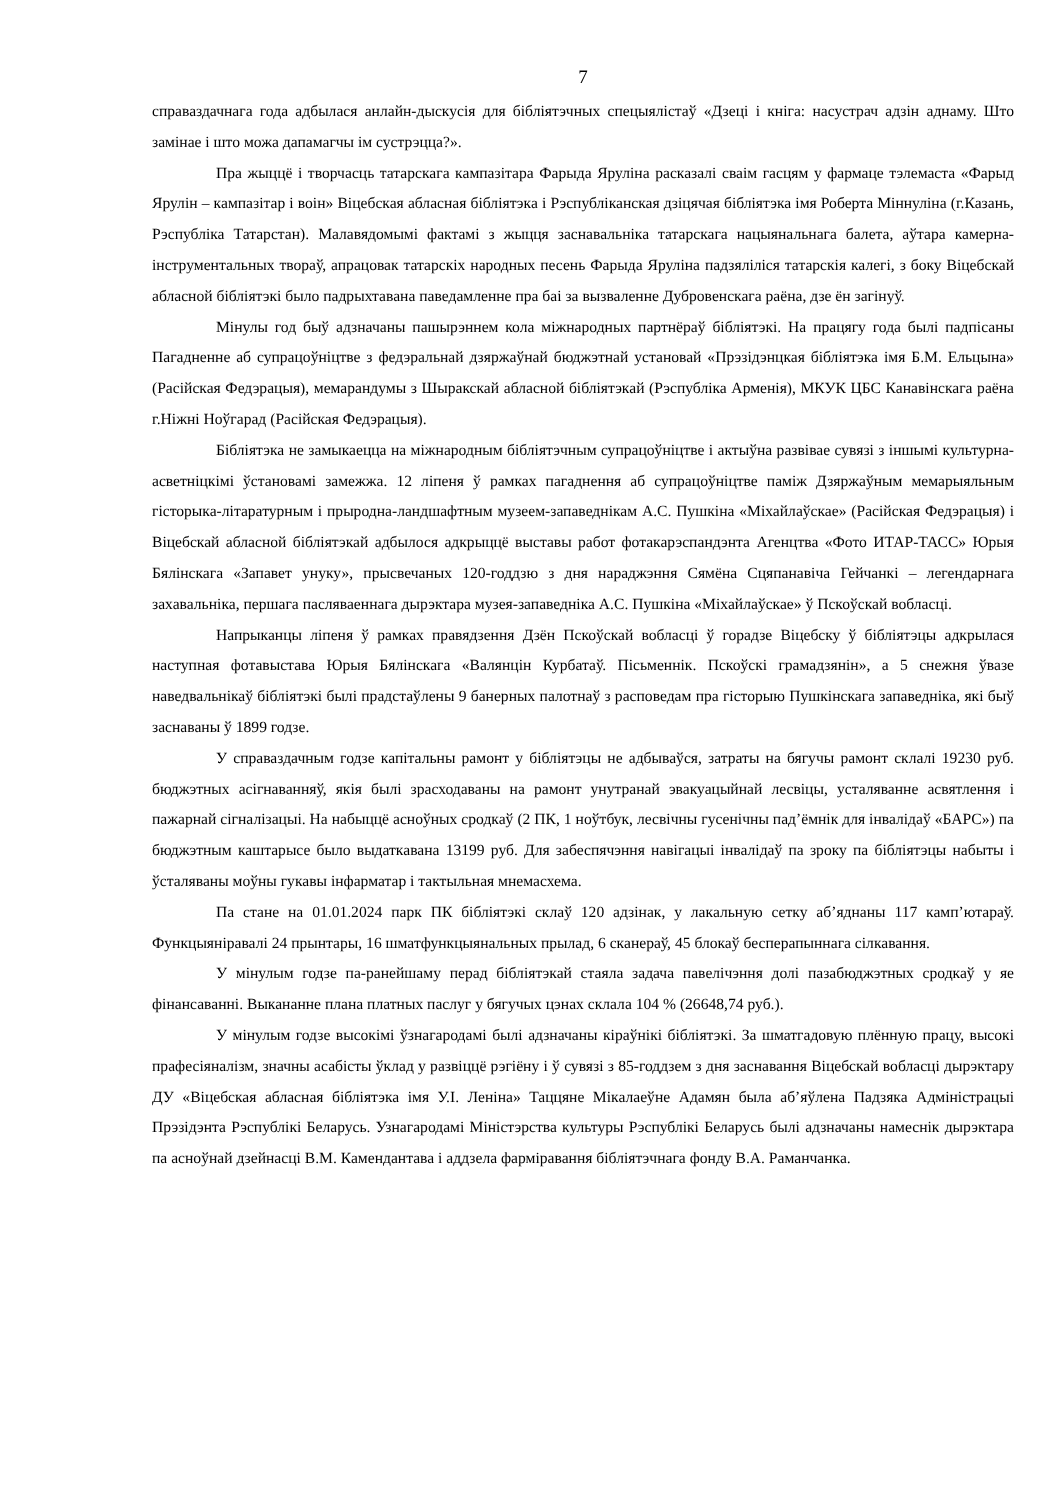7
справаздачнага года адбылася анлайн-дыскусія для бібліятэчных спецыялістаў «Дзеці і кніга: насустрач адзін аднаму. Што замінае і што можа дапамагчы ім сустрэцца?».
Пра жыццё і творчасць татарскага кампазітара Фарыда Яруліна расказалі сваім гасцям у фармаце тэлемаста «Фарыд Ярулін – кампазітар і воін» Віцебская абласная бібліятэка і Рэспубліканская дзіцячая бібліятэка імя Роберта Міннуліна (г.Казань, Рэспубліка Татарстан). Малавядомымі фактамі з жыцця заснавальніка татарскага нацыянальнага балета, аўтара камерна-інструментальных твораў, апрацовак татарскіх народных песень Фарыда Яруліна падзяліліся татарскія калегі, з боку Віцебскай абласной бібліятэкі было падрыхтавана паведамленне пра баі за вызваленне Дубровенскага раёна, дзе ён загінуў.
Мінулы год быў адзначаны пашырэннем кола міжнародных партнёраў бібліятэкі. На працягу года былі падпісаны Пагадненне аб супрацоўніцтве з федэральнай дзяржаўнай бюджэтнай установай «Прэзідэнцкая бібліятэка імя Б.М. Ельцына» (Расійская Федэрацыя), мемарандумы з Шыракскай абласной бібліятэкай (Рэспубліка Арменія), МКУК ЦБС Канавінскага раёна г.Ніжні Ноўгарад (Расійская Федэрацыя).
Бібліятэка не замыкаецца на міжнародным бібліятэчным супрацоўніцтве і актыўна развівае сувязі з іншымі культурна-асветніцкімі ўстановамі замежжа. 12 ліпеня ў рамках пагаднення аб супрацоўніцтве паміж Дзяржаўным мемарыяльным гісторыка-літаратурным і прыродна-ландшафтным музеем-запаведнікам А.С. Пушкіна «Міхайлаўскае» (Расійская Федэрацыя) і Віцебскай абласной бібліятэкай адбылося адкрыццё выставы работ фотакарэспандэнта Агенцтва «Фото ИТАР-ТАСС» Юрыя Бялінскага «Запавет унуку», прысвечаных 120-годдзю з дня нараджэння Сямёна Сцяпанавіча Гейчанкі – легендарнага захавальніка, першага пасляваеннага дырэктара музея-запаведніка А.С. Пушкіна «Міхайлаўскае» ў Пскоўскай вобласці.
Напрыканцы ліпеня ў рамках правядзення Дзён Пскоўскай вобласці ў горадзе Віцебску ў бібліятэцы адкрылася наступная фотавыстава Юрыя Бялінскага «Валянцін Курбатаў. Пісьменнік. Пскоўскі грамадзянін», а 5 снежня ўвазе наведвальнікаў бібліятэкі былі прадстаўлены 9 банерных палотнаў з расповедам пра гісторыю Пушкінскага запаведніка, які быў заснаваны ў 1899 годзе.
У справаздачным годзе капітальны рамонт у бібліятэцы не адбываўся, затраты на бягучы рамонт склалі 19230 руб. бюджэтных асігнаванняў, якія былі зрасходаваны на рамонт унутранай эвакуацыйнай лесвіцы, усталяванне асвятлення і пажарнай сігналізацыі. На набыццё асноўных сродкаў (2 ПК, 1 ноўтбук, лесвічны гусенічны пад’ёмнік для інвалідаў «БАРС») па бюджэтным каштарысе было выдаткавана 13199 руб. Для забеспячэння навігацыі інвалідаў па зроку па бібліятэцы набыты і ўсталяваны моўны гукавы інфарматар і тактыльная мнемасхема.
Па стане на 01.01.2024 парк ПК бібліятэкі склаў 120 адзінак, у лакальную сетку аб’яднаны 117 камп’ютараў. Функцыяніравалі 24 прынтары, 16 шматфункцыянальных прылад, 6 сканераў, 45 блокаў бесперапыннага сілкавання.
У мінулым годзе па-ранейшаму перад бібліятэкай стаяла задача павелічэння долі пазабюджэтных сродкаў у яе фінансаванні. Выкананне плана платных паслуг у бягучых цэнах склала 104 % (26648,74 руб.).
У мінулым годзе высокімі ўзнагародамі былі адзначаны кіраўнікі бібліятэкі. За шматгадовую плённую працу, высокі прафесіяналізм, значны асабісты ўклад у развіццё рэгіёну і ў сувязі з 85-годдзем з дня заснавання Віцебскай вобласці дырэктару ДУ «Віцебская абласная бібліятэка імя У.І. Леніна» Таццяне Мікалаеўне Адамян была аб’яўлена Падзяка Адміністрацыі Прэзідэнта Рэспублікі Беларусь. Узнагародамі Міністэрства культуры Рэспублікі Беларусь былі адзначаны намеснік дырэктара па асноўнай дзейнасці В.М. Камендантава і аддзела фарміравання бібліятэчнага фонду В.А. Раманчанка.